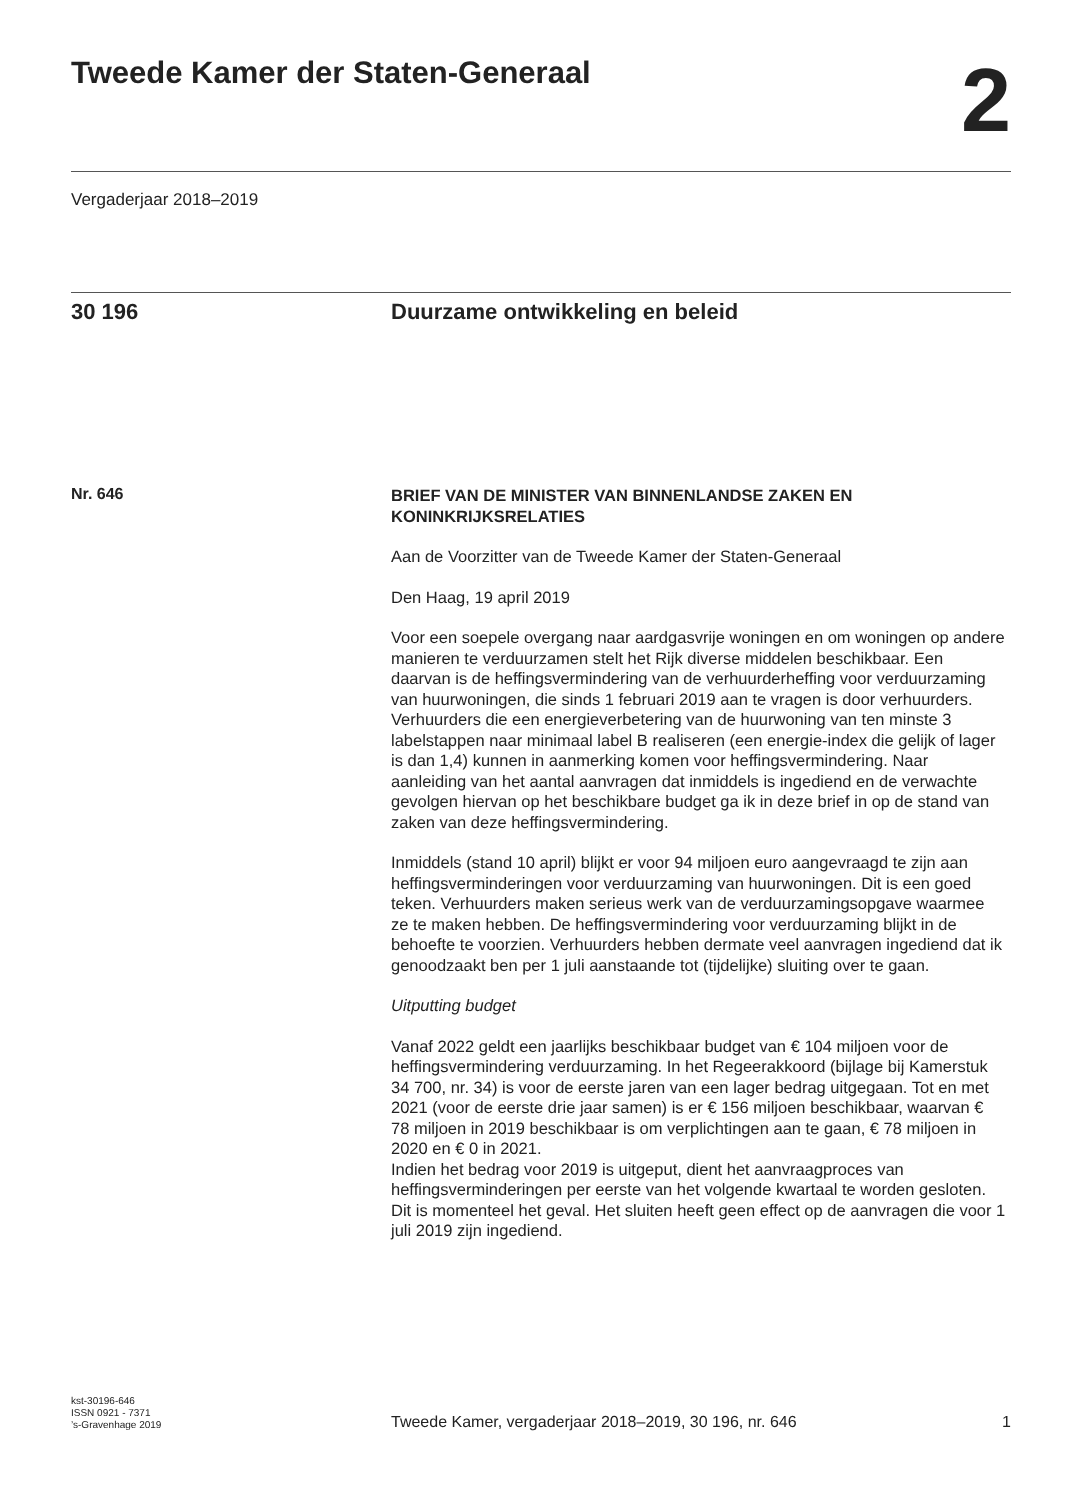Tweede Kamer der Staten-Generaal
2
Vergaderjaar 2018–2019
30 196 Duurzame ontwikkeling en beleid
Nr. 646
BRIEF VAN DE MINISTER VAN BINNENLANDSE ZAKEN EN KONINKRIJKSRELATIES
Aan de Voorzitter van de Tweede Kamer der Staten-Generaal
Den Haag, 19 april 2019
Voor een soepele overgang naar aardgasvrije woningen en om woningen op andere manieren te verduurzamen stelt het Rijk diverse middelen beschikbaar. Een daarvan is de heffingsvermindering van de verhuurder­heffing voor verduurzaming van huurwoningen, die sinds 1 februari 2019 aan te vragen is door verhuurders. Verhuurders die een energieverbe­tering van de huurwoning van ten minste 3 labelstappen naar minimaal label B realiseren (een energie-index die gelijk of lager is dan 1,4) kunnen in aanmerking komen voor heffingsvermindering. Naar aanleiding van het aantal aanvragen dat inmiddels is ingediend en de verwachte gevolgen hiervan op het beschikbare budget ga ik in deze brief in op de stand van zaken van deze heffingsvermindering.
Inmiddels (stand 10 april) blijkt er voor 94 miljoen euro aangevraagd te zijn aan heffingsverminderingen voor verduurzaming van huurwoningen. Dit is een goed teken. Verhuurders maken serieus werk van de verduurza­mingsopgave waarmee ze te maken hebben. De heffingsvermindering voor verduurzaming blijkt in de behoefte te voorzien. Verhuurders hebben dermate veel aanvragen ingediend dat ik genoodzaakt ben per 1 juli aanstaande tot (tijdelijke) sluiting over te gaan.
Uitputting budget
Vanaf 2022 geldt een jaarlijks beschikbaar budget van € 104 miljoen voor de heffingsvermindering verduurzaming. In het Regeerakkoord (bijlage bij Kamerstuk 34 700, nr. 34) is voor de eerste jaren van een lager bedrag uitgegaan. Tot en met 2021 (voor de eerste drie jaar samen) is er € 156 miljoen beschikbaar, waarvan € 78 miljoen in 2019 beschikbaar is om verplichtingen aan te gaan, € 78 miljoen in 2020 en € 0 in 2021.
Indien het bedrag voor 2019 is uitgeput, dient het aanvraagproces van heffingsverminderingen per eerste van het volgende kwartaal te worden gesloten. Dit is momenteel het geval. Het sluiten heeft geen effect op de aanvragen die voor 1 juli 2019 zijn ingediend.
kst-30196-646
ISSN 0921 - 7371
’s-Gravenhage 2019
Tweede Kamer, vergaderjaar 2018–2019, 30 196, nr. 646
1